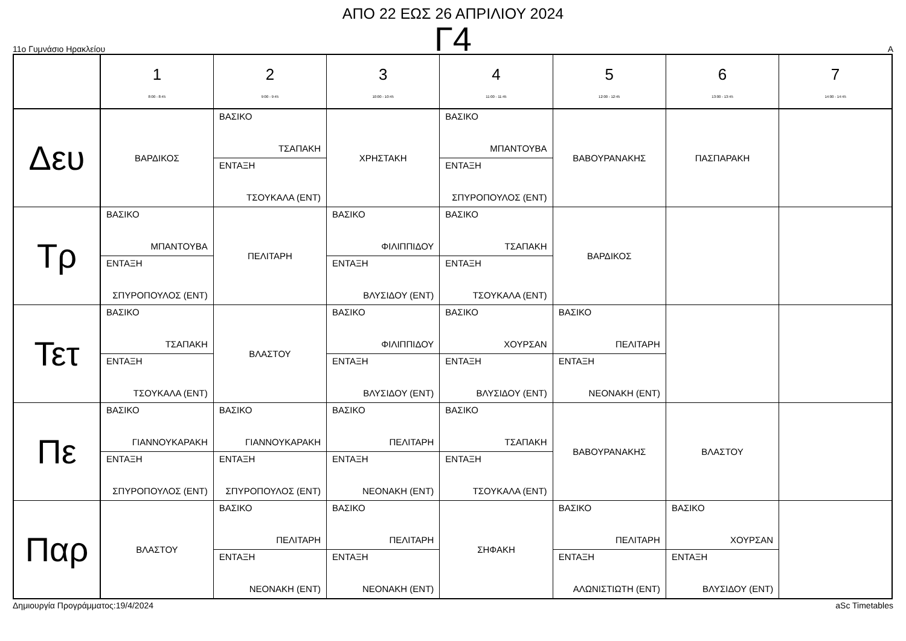ΑΠΟ 22 ΕΩΣ 26 ΑΠΡΙΛΙΟΥ 2024
Γ4
11ο Γυμνάσιο Ηρακλείου A
| | 1 8:00 - 8:45 | 2 9:00 - 9:45 | 3 10:00 - 10:45 | 4 11:00 - 11:45 | 5 12:00 - 12:45 | 6 13:00 - 13:45 | 7 14:00 - 14:45 |
| --- | --- | --- | --- | --- | --- | --- | --- |
| Δευ | ΒΑΡΔΙΚΟΣ | ΒΑΣΙΚΟ ΤΣΑΠΑΚΗ ΕΝΤΑΞΗ ΤΣΟΥΚΑΛΑ (ΕΝΤ) | ΧΡΗΣΤΑΚΗ | ΒΑΣΙΚΟ ΜΠΑΝΤΟΥΒΑ ΕΝΤΑΞΗ ΣΠΥΡΟΠΟΥΛΟΣ (ΕΝΤ) | ΒΑΒΟΥΡΑΝΑΚΗΣ | ΠΑΣΠΑΡΑΚΗ | |
| Τρ | ΒΑΣΙΚΟ ΜΠΑΝΤΟΥΒΑ ΕΝΤΑΞΗ ΣΠΥΡΟΠΟΥΛΟΣ (ΕΝΤ) | ΠΕΛΙΤΑΡΗ | ΒΑΣΙΚΟ ΦΙΛΙΠΠΙΔΟΥ ΕΝΤΑΞΗ ΒΛΥΣΙΔΟΥ (ΕΝΤ) | ΒΑΣΙΚΟ ΤΣΑΠΑΚΗ ΕΝΤΑΞΗ ΤΣΟΥΚΑΛΑ (ΕΝΤ) | ΒΑΡΔΙΚΟΣ | | |
| Τετ | ΒΑΣΙΚΟ ΤΣΑΠΑΚΗ ΕΝΤΑΞΗ ΤΣΟΥΚΑΛΑ (ΕΝΤ) | ΒΛΑΣΤΟΥ | ΒΑΣΙΚΟ ΦΙΛΙΠΠΙΔΟΥ ΕΝΤΑΞΗ ΒΛΥΣΙΔΟΥ (ΕΝΤ) | ΒΑΣΙΚΟ ΧΟΥΡΣΑΝ ΕΝΤΑΞΗ ΒΛΥΣΙΔΟΥ (ΕΝΤ) | ΒΑΣΙΚΟ ΠΕΛΙΤΑΡΗ ΕΝΤΑΞΗ ΝΕΟΝΑΚΗ (ΕΝΤ) | | |
| Πε | ΒΑΣΙΚΟ ΓΙΑΝΝΟΥΚΑΡΑΚΗ ΕΝΤΑΞΗ ΣΠΥΡΟΠΟΥΛΟΣ (ΕΝΤ) | ΒΑΣΙΚΟ ΓΙΑΝΝΟΥΚΑΡΑΚΗ ΕΝΤΑΞΗ ΣΠΥΡΟΠΟΥΛΟΣ (ΕΝΤ) | ΒΑΣΙΚΟ ΠΕΛΙΤΑΡΗ ΕΝΤΑΞΗ ΝΕΟΝΑΚΗ (ΕΝΤ) | ΒΑΣΙΚΟ ΤΣΑΠΑΚΗ ΕΝΤΑΞΗ ΤΣΟΥΚΑΛΑ (ΕΝΤ) | ΒΑΒΟΥΡΑΝΑΚΗΣ | ΒΛΑΣΤΟΥ | |
| Παρ | ΒΛΑΣΤΟΥ | ΒΑΣΙΚΟ ΠΕΛΙΤΑΡΗ ΕΝΤΑΞΗ ΝΕΟΝΑΚΗ (ΕΝΤ) | ΒΑΣΙΚΟ ΠΕΛΙΤΑΡΗ ΕΝΤΑΞΗ ΝΕΟΝΑΚΗ (ΕΝΤ) | ΣΗΦΑΚΗ | ΒΑΣΙΚΟ ΠΕΛΙΤΑΡΗ ΕΝΤΑΞΗ ΑΛΩΝΙΣΤΙΩΤΗ (ΕΝΤ) | ΒΑΣΙΚΟ ΧΟΥΡΣΑΝ ΕΝΤΑΞΗ ΒΛΥΣΙΔΟΥ (ΕΝΤ) | |
Δημιουργία Προγράμματος:19/4/2024 aSc Timetables